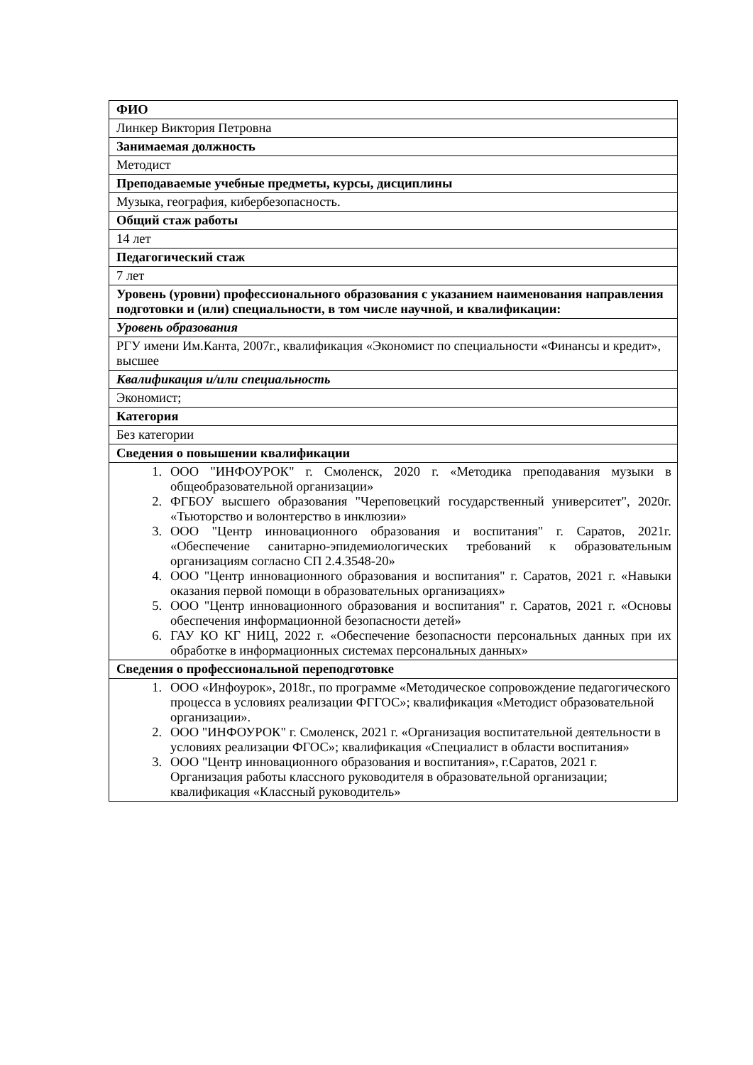| ФИО |
| Линкер Виктория Петровна |
| Занимаемая должность |
| Методист |
| Преподаваемые учебные предметы, курсы, дисциплины |
| Музыка, география, кибербезопасность. |
| Общий стаж работы |
| 14 лет |
| Педагогический стаж |
| 7 лет |
| Уровень (уровни) профессионального образования с указанием наименования направления подготовки и (или) специальности, в том числе научной, и квалификации: |
| Уровень образования |
| РГУ имени Им.Канта, 2007г., квалификация «Экономист по специальности «Финансы и кредит», высшее |
| Квалификация и/или специальность |
| Экономист; |
| Категория |
| Без категории |
| Сведения о повышении квалификации |
| 1. ООО "ИНФОУРОК" г. Смоленск, 2020 г. «Методика преподавания музыки в общеобразовательной организации» 2. ФГБОУ высшего образования "Череповецкий государственный университет", 2020г. «Тьюторство и волонтерство в инклюзии» 3. ООО "Центр инновационного образования и воспитания" г. Саратов, 2021г. «Обеспечение санитарно-эпидемиологических требований к образовательным организациям согласно СП 2.4.3548-20» 4. ООО "Центр инновационного образования и воспитания" г. Саратов, 2021 г. «Навыки оказания первой помощи в образовательных организациях» 5. ООО "Центр инновационного образования и воспитания" г. Саратов, 2021 г. «Основы обеспечения информационной безопасности детей» 6. ГАУ КО КГ НИЦ, 2022 г. «Обеспечение безопасности персональных данных при их обработке в информационных системах персональных данных» |
| Сведения о профессиональной переподготовке |
| 1. ООО «Инфоурок», 2018г., по программе «Методическое сопровождение педагогического процесса в условиях реализации ФГГОС»; квалификация «Методист образовательной организации». 2. ООО "ИНФОУРОК" г. Смоленск, 2021 г. «Организация воспитательной деятельности в условиях реализации ФГОС»; квалификация «Специалист в области воспитания» 3. ООО "Центр инновационного образования и воспитания», г.Саратов, 2021 г. Организация работы классного руководителя в образовательной организации; квалификация «Классный руководитель» |